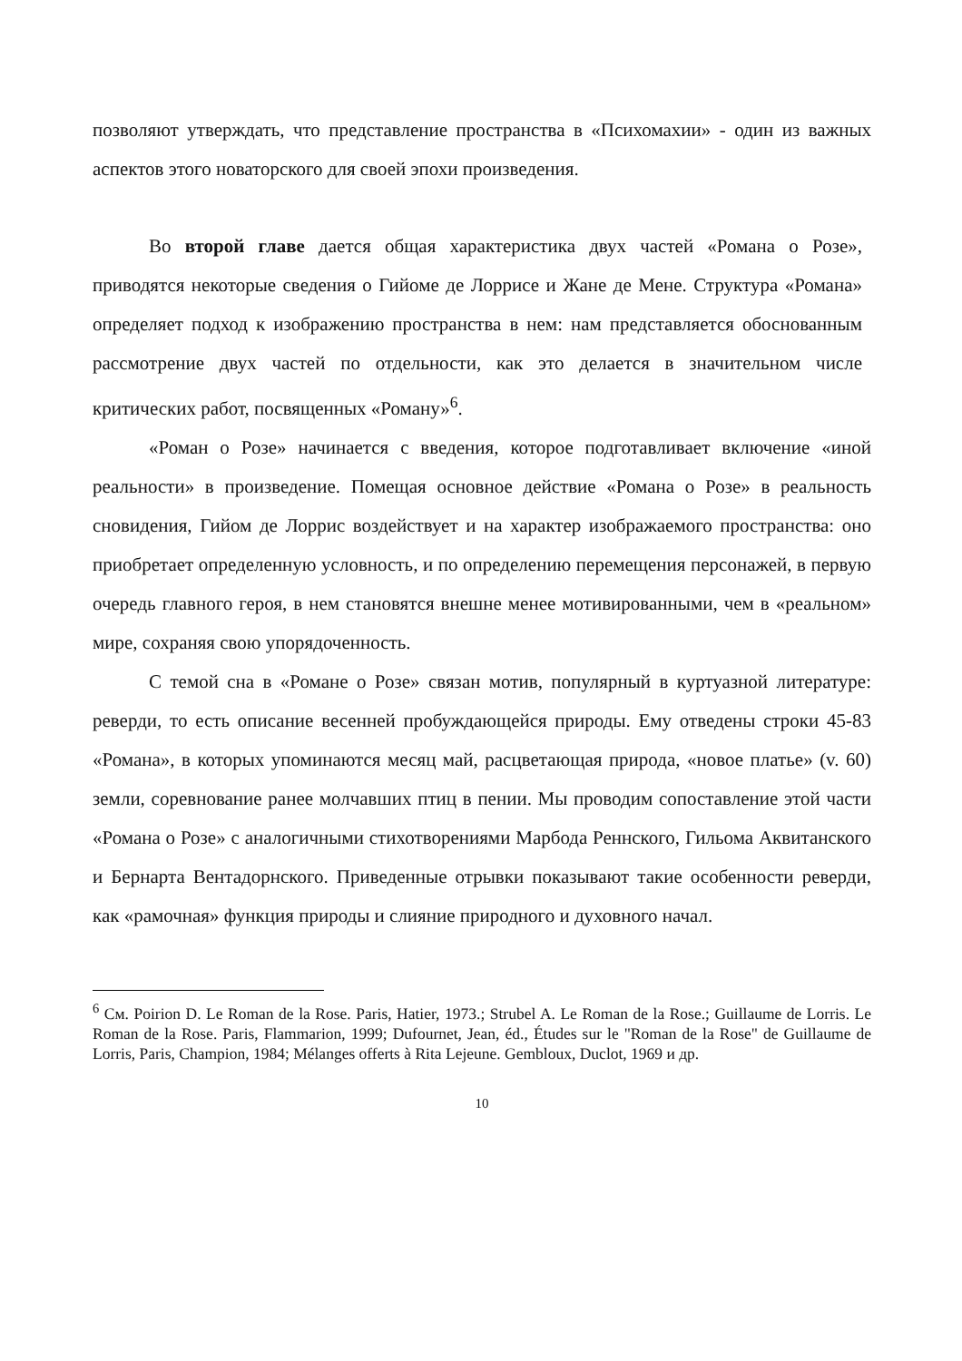позволяют утверждать, что представление пространства в «Психомахии» - один из важных аспектов этого новаторского для своей эпохи произведения.
Во второй главе дается общая характеристика двух частей «Романа о Розе», приводятся некоторые сведения о Гийоме де Лоррисе и Жане де Мене. Структура «Романа» определяет подход к изображению пространства в нем: нам представляется обоснованным рассмотрение двух частей по отдельности, как это делается в значительном числе критических работ, посвященных «Роману»<sup>6</sup>.
«Роман о Розе» начинается с введения, которое подготавливает включение «иной реальности» в произведение. Помещая основное действие «Романа о Розе» в реальность сновидения, Гийом де Лоррис воздействует и на характер изображаемого пространства: оно приобретает определенную условность, и по определению перемещения персонажей, в первую очередь главного героя, в нем становятся внешне менее мотивированными, чем в «реальном» мире, сохраняя свою упорядоченность.
С темой сна в «Романе о Розе» связан мотив, популярный в куртуазной литературе: реверди, то есть описание весенней пробуждающейся природы. Ему отведены строки 45-83 «Романа», в которых упоминаются месяц май, расцветающая природа, «новое платье» (v. 60) земли, соревнование ранее молчавших птиц в пении. Мы проводим сопоставление этой части «Романа о Розе» с аналогичными стихотворениями Марбода Реннского, Гильома Аквитанского и Бернарта Вентадорнского. Приведенные отрывки показывают такие особенности реверди, как «рамочная» функция природы и слияние природного и духовного начал.
<sup>6</sup> См. Poirion D. Le Roman de la Rose. Paris, Hatier, 1973.; Strubel A. Le Roman de la Rose.; Guillaume de Lorris. Le Roman de la Rose. Paris, Flammarion, 1999; Dufournet, Jean, éd., Études sur le "Roman de la Rose" de Guillaume de Lorris, Paris, Champion, 1984; Mélanges offerts à Rita Lejeune. Gembloux, Duclot, 1969 и др.
10